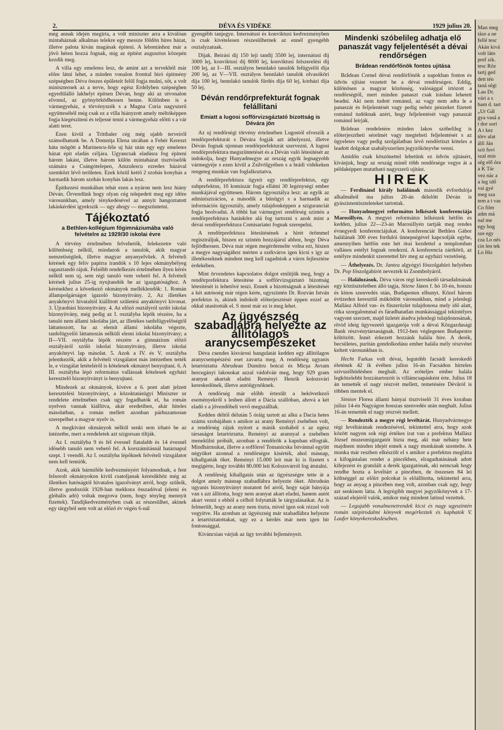2. DÉVA ÉS VIDÉKE 1929 julius 20.
még annak idején megirta, a volt miniszter arra a kiválóan mintaháznak alkalmas telekre egy messze földön hires házat, illetve palota kiván magának épiteni. A lebontáshoz már a jövő héten hozzá fognak, mig az épitést augusztus közepén kezdik meg.
A villa egy emeletes lesz, de amint azt a tervekből már előre látni lehet, a minden vonalon fronttal biró épitmény szépségben Déva összes épületeit felül fogja mulni, sőt, a volt miniszternek az a terve, hogy egész Erdélyben szépségben egyedülálló lakhelyt épitsen Déván, hogy aki az utvonalon elvonul, az gyönyörködhessen benne. Különben is a vármegyeház, a törvényszék s a Magna Curia nagyszerű együtteséből még csak ez a villa hiányzott amely méltóképpen fogja kiegésziteni és teljessé tenni a vármegyeház előtti s a vár alatti teret.
Ezen kivül a Tritthaler cég még ujabb terveiről számolhatunk be. A Domniţa Elena utcában a Fehér Kereszt háta mögött a Marinescu-féle uj ház után egy egy emeletes házat épit eladás céljára. Ugyancsak eladásra fog épiteni három lakást, illetve három külön mintaházat tisztviselők számára a Csángótelepen, Amzulescu ezredes házával szemközt lévő területen. Ezek közül kettő 2 szobás konyhás a harmadik három szobás konyhás lakás lesz.
Épitkezési munkában tehát ezen a nyáron nem lesz hiány Déván. Örvendünk hogy olyan cég telepedett meg egy időre városunkban, amely ténykedésével az annyit hangoztatott lakáskérdést igyekszik — ugy ahogy — megszüntetni.
Tájékoztató
a Bethlen-kollégium főgimnáziumába való felvételre az 1929/30 iskolai évre
A törvény értelmében felvehetők, felekezetre való külömbség nélkül, mindazok a tanulók, akik magyar nemzetiségüek, illetve magyar anyanyelvüek. A felvételi kérések egy féliv papirra irandók s 10 lejes okmánybélyeg ragasztandó rájuk. Felsőbb rendelkezés értelmében ilyen kérés nélkül sem uj, sem régi tanuló vem vehető fel. A felvételi kérések julius 25-ig nyujtandók be az igazgatósághoz. A kérésekhez a következő okmányok melléklendők: 1. Román állampolgárságot igazoló bizonyitvány. 2, Az illetékes anyakönyvi hivataltól kiállitott születési anyakönyvi kivonat. 3. Ujraoltási bizonyitvány. 4. Az előző osztályról szóló iskolai bizonyitvány, még pedig az I. osztályba lépők részére, ha a tanuló nem állami iskolába járt, az illetékes tanfelügyelőségtől láttamozott, ha az elemit állami iskolába végezte, tanfelügyelői láttamozás nélküli elemi iskolai bizonyitvány; a II—VII. osytályba lépők részére a gimnázium előző osztályáról szóló iskolai bizonyitvány, illetve iskolai anyakönyvi lap másolat. 5. Azok a IV. és V. osztályba jelentkezők, akik a felvételi vizsgálatot más intézetben tették le, e vizsgálat letételéről is kötelesek okmányt benyujtani. 6. A III. osztályba lépő református vallásuak kötelesek egyházi keresztelő bizonyitványt is benyujtani.
Mindezek az okmányok, kivéve a 6. pont alatt jelzett keresztelési bizonyitványt, a közoktatásügyi Miniszter ur rendelete értelmében csak ugy fogadhatók el, ha román nyelven vannak kiállitva, akár eredetiben, akár hiteles másolatban, a román mellett azonban párhuzamosan szerepelhet a magyar nyelv is.
A megkivánt okmányok nélkül senki sem irható be az intézetbe, mert a rendeletek azt szigoruan tiltják.
Az I. osztályba 9 és fél évesnél fiatalabb és 14 évesnél idősebb tanuló nem vehető fel. A korszámitásnál határnapul szept. 1 veendő. Az I. osztályba lépőknek felvételi vizsgálatot nem kell tenniök.
Azok, akik bármiféle kedvezményért folyamodnak, a fent felsorolt okmányokon kivül csatoljanak kérésükhöz még az illetékes hatóságtól hivatalos igazolványt arról, hogy szüleik, illetve gondozóik 1928-ban mekkora összadóval (elemi és glóbális adó) voltak megrova (nem, hogy tényleg mennyit fizettek). Tandijkedvezményben csak az részesülhet, akinek egy tárgyból sem volt az előző év végén 6-nál
gyengébb tanjegye. Internátusi és konviktusi kedvezményben is csak kivételesen részesülhetnek az ennél gyengébb osztalyzatuak.
Dijak. Beirási dij 150 leji tandij 3500 lej, internátusi dij 3000 lej, konviktusi dij 8000 lej, konviktusi felszerelési dij 100 lej, az I—III. osztályos bennlakó tanulók felügyelői dija 200 lej, az V—VII. osztályos bennlakó tanulók olvasóköri dija 100 lej, bennlakó tanulók fürdés dija 60 lej, kórházi dija 50 lej.
Déván rendőrprefekturát fognak felállitani
Emiatt a lugosi soffőrvizsgáztató bizottság is Dévára jön
Az uj rendőrségi törvény értelmében Lugostól elveszik a rendőrprefekturát s Dévára fogják azt áthelyezni, illetve Déván fognak ujonnan rendőrprefekturát szervezni. A lugosi rendőrprefektura megszüntetését és a Déván való létesitését az indokolja, hogy Hunyadmegye az ország egyik legnagyobb vármegyéje s ezen kivül a Zsilvölgyében s a brádi vidékeken rengeteg munkás van foglalkoztatva.
A rendőrprefektura ügyeit egy rendőrprefektus, egy subprefektus, 10 komiszár fogja ellátni 30 legénységi ember munkájával együttesen. Három ügyosztálya lesz: az egyik az adminisztrácios, a második a bünügyi s a harmadik az információs ügyosztály, amely tulajdonképpen a sziguranciát fogja beolvadni. A többi hat vármegyei rendőrség szintén a rendőrprefektura hatásköre alá fog tartozni s azok mint a dévai rendőrprefektura Comisariatei fognak szerepelni.
A rendőrprefektura létesitésének a hirét örömmel regisztráljuk, hiszen ez szintén hozzájárul ahhoz, hogy Déva fejlődhessen. Déva már régen megérdemelte volna ezt, hiszen a megye nagyságához mérten a székváros igen kicsi s igy az illetékeseknek mindent meg kell ragadniok a város fejlesztése érdekében.
Mint örvendetes kapcsolatos dolgot emlitjük meg, hogy a rendőrprefektura létesitése a soffőrvizsgáztató bizottság létesitését is lehetővé teszi. Ennek a bizottságnak a létesitését a két autósoég már régen kérte, ugyszintén Dr. Rozván István prefektus is, akinek indokolt előterjesztését éppen ezzel az okkal utasitották el. S most már ez is meg lehet.
Az ügyészség szabadlábra helyezte az állitólagos aranycsempészeket
Déva csendes kisvárosi hangulatát kedden egy állitólagos aranycsempészési eset zavarta meg. A rendőrség ugyanis letartóztatta Abrudean Dumitru boicai és Micşa Avram hercegányi lakosokat azzal vádolván meg, hogy 929 gram aranyat akartak eladni Reményi Henrik kolozsvári kereskedőnek, illetve autóügynöknek.
A rendőrség már előbb értesült a bekövetkező eseményekről s lesben állott a Dácia szállóban, ahová a két eladó s a jövendőbeli vevő megszálltak.
Kedden déltől délután 5 óráig tartott az alku a Dacia hetes számu szobájában s amikor az arany Reményi zsebében volt, a rendőrség rájuk nyitott a másik szobából s az egész társaságot letartóztatta. Reményi az arannyal a zsebében menekülni próbált, azonban a rendőrök a kapuban elfogták. Mindhármukat, illetve a soffőrrel Tomanicska Istvánnal együtt négyüket azonnal a rendőrségre kisérték, ahol másnap, kihallgatták őket. Reményi 15.000 leit már ki is fizetett s megigérte, hogy további 80.000 leit Kolozsvárról fog átutalni.
A rendőrség kihallgatás után az ügyészségre tette át a dolgot amely másnap szabadlábra helyezte őket. Abrudeán ugyanis bizonyitványt mutatott fel arról, hogy saját bányája van s azt állitotta, hogy nem aranyat akart eladni, hanem autót akart venni s ebből a célból folytatták le tárgyalásaikat. Az is felmerült, hogy az arany nem tiszta, mivel igen sok rézzel volt vegyitve. Ha azonban az ügyészség már szabadlábra helyezte a letartóztatottakat, ugy ez a kérdés már nem igen bir fontossággal.
Kiváncsian várjuk az ügy további fejleményeit.
Mindenki szóbelileg adhatja elő panaszát vagy feljelentését a dévai rendőrségen
Brădean rendőrfőnök fontos ujitása
Brădean Cornel dévai rendőrfőnök a napokban fontos és üdvös ujitást vezetett be a dévai rendőrségen. Eddig, különösen a magyar közönség, valósággal irtózott a rendőrségtől, mert minden panaszt csak irásban lehetett beadni. Aki nem tudott románul, az vagy nem adta le a panaszát és feljelentését vagy pedig nehéz pénzeket fizetett románul tudóknak azért, hogy feljelentését vagy panaszát románul leirják.
Brădean rendeletére minden lakos szóbelileg is előterjesztheti sérelmét vagy megteheti feljelentését s az ügyeletes vagy pedig szolgálatban lévő rendőrtiszt köteles a leadott dolgokat szabályszerüen jegyzőkönyvbe venni.
Amidőn csak köszönettel lehetünk ez üdvös ujitásért, kivánjuk, hogy az ország minél több rendőrsége vegye át a példaképpen mutatható nagyszerü ujitást.
HIREK
— Ferdinánd király halálának második évfordulója alkalmából ma julius 20-án délelőtt Déván is gyászistentiszteleteket tartottak.
— Hunyadmegyei református lelkészek konferenciája Marosillyén. A megyei református lelkészek hétfőn és kedden, julius 22—23-án Marosillyén tartják meg rendes évnegyedi konferenciájukat. A konferenciát Bethlen Gábor halálának 300 éves fordulói ünnepségével kapcsolják egybe, amennyiben hétfőn este hét órai kezdettel a templomban vallásos estélyt fognak rendezni. A konferencia zártkörü, az estélyre mindenkit szeretettel hiv meg az egyházi vezetőség.
— Áthelyezés. Dr. Jantea algyógyi főszolgabiró helyében Dr. Pop főszolgabirót nevezték ki Zsombolyáról.
— Halálozások. Déva város régi kereskedő társadalmának egy köztiszteletben álló tagja, Stiene János f. hó 10-én, hosszu és kinos szenvedés után, Budapesten elhunyt. Közel három évtizeden keresztül müködött városunkban, mind a jelenlegi Mallász Alfréd vas- és füszerüzlet tulajdonosa mely idő alatt, ritka szorgalommal és fáradhatatlan munkássággal tekintélyes vagyont szerzett, majd üzletét átadva jelenlegi tulajdonosának, rövid ideig ügyvezető igazgatója volt a dévai Közgazdasági Bank részvénytársaságnak. 1912-ben véglegesen Budapestre költözött. Innét érkezett hozzánk halála hire. A derék, becsületes, puritán gondolkodásu ember halála mély részvétet keltett városunkban is.
Hecht Farkas volt dévai, legutóbb facsádi kereskedő életének 42 ik évében julius 16-án Facsádon hirtelen szivszélhüdésben meghalt. Az erőteljes ember halála legközelebbi hozzátartozóit is villámcsapásként érte. Julius 18 án temették el nagy részvét mellett, temetésére Dévâról is többen mentek el.
Simion Florea állami bányai tisztviselő 31 éves korában julius 14-én Nagyágon hosszas szenvedés után meghalt. Julius 16-án temették el nagy részvét mellett.
— Rendezték a megye régi levéltárát. Hunyadvármegye régi levéltárának rendezésével, tekintettel arra, hogy azok között nagyon sok régi értékes irat van a prefektus Mallász József muzeumigazgatót bizta meg, aki már néhány hete majdnem minden idejét ennek a nagy munkának szentelte. A munka már reszben elkészült el s amikor a prefektus meglátta a kifogástalan rendet a pincékben, elragadtatásának adott kifejezést és gratulált a derék igazgatónak, aki nemcsak hogy rendbe hozta a levéltárt a pincében, de összesen 84 lei költséggel az előirt polcokat is előállitotta, tekintettel arra, hogy az anyag a pincében meg volt, azonban csak ugy, hogy azt senkisem látta. A legrégibb megyei jegyzőkönyvek a 17-század elejéről valók, amikor még mindent latinul vezettek.
— Legujabb vonalmenetrendek kicsi és nagy ugyszintén román szépirodalmi könyvek megérkeztek és kaphatók V. Laufer könyvkereskedésében.
Man meg táso a ne fellé tesc Akán kivá volt láto pref zik. tesc Róz tartj ged dett tén taná ségi Lau Dr. vári a s bam d. tart „Ur Gál gya vasá a t dor sori A t kez törv alat állí Ján szü fuvi szal min ség elő óra a K Tár vez nác a a leg idő vai gyé meg sza tem a t vas Co film adm má nal me egy hog sze egy cza Lo nés cin len tek Lo His